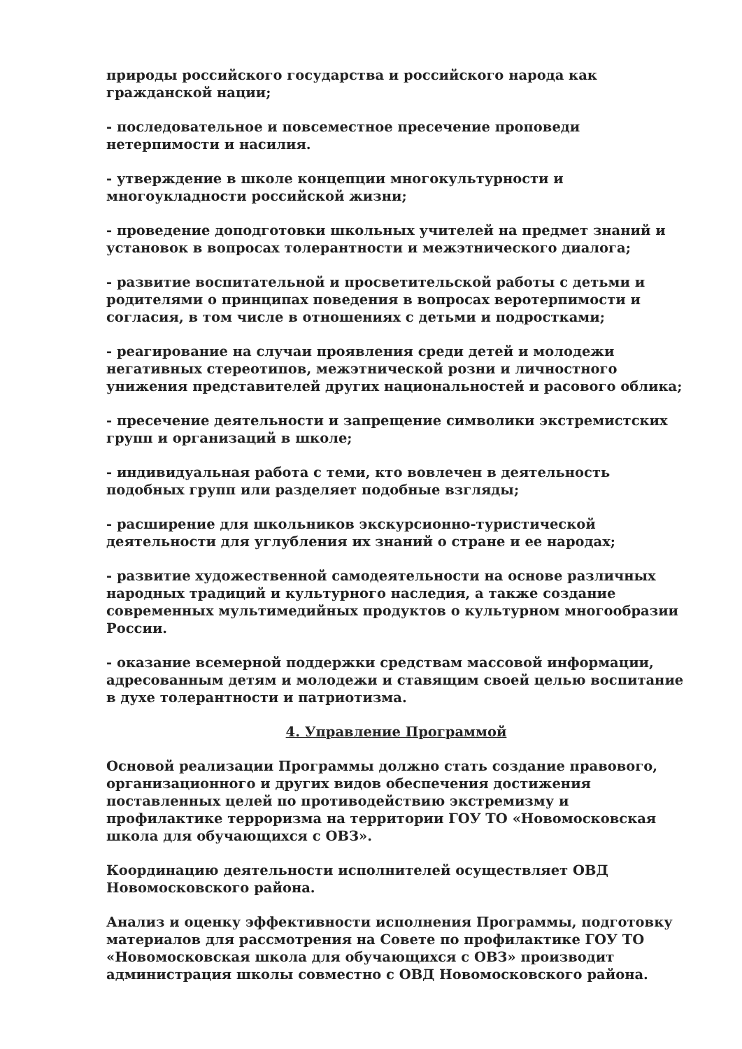природы российского государства и российского народа как гражданской нации;
- последовательное и повсеместное пресечение проповеди нетерпимости и насилия.
- утверждение в школе концепции многокультурности и многоукладности российской жизни;
- проведение доподготовки школьных учителей на предмет знаний и установок в вопросах толерантности и межэтнического диалога;
- развитие воспитательной и просветительской работы с детьми и родителями о принципах поведения в вопросах веротерпимости и согласия, в том числе в отношениях с детьми и подростками;
- реагирование на случаи проявления среди детей и молодежи негативных стереотипов, межэтнической розни и личностного унижения представителей других национальностей и расового облика;
- пресечение деятельности и запрещение символики экстремистских групп и организаций в школе;
- индивидуальная работа с теми, кто вовлечен в деятельность подобных групп или разделяет подобные взгляды;
- расширение для школьников экскурсионно-туристической деятельности для углубления их знаний о стране и ее народах;
- развитие художественной самодеятельности на основе различных народных традиций и культурного наследия, а также создание современных мультимедийных продуктов о культурном многообразии России.
- оказание всемерной поддержки средствам массовой информации, адресованным детям и молодежи и ставящим своей целью воспитание в духе толерантности и патриотизма.
4. Управление Программой
Основой реализации Программы должно стать создание правового, организационного и других видов обеспечения достижения поставленных целей по противодействию экстремизму и профилактике терроризма на территории ГОУ ТО «Новомосковская школа для обучающихся с ОВЗ».
Координацию деятельности исполнителей осуществляет ОВД Новомосковского района.
Анализ и оценку эффективности исполнения Программы, подготовку материалов для рассмотрения на Совете по профилактике ГОУ ТО «Новомосковская школа для обучающихся с ОВЗ» производит администрация школы совместно с ОВД Новомосковского района.